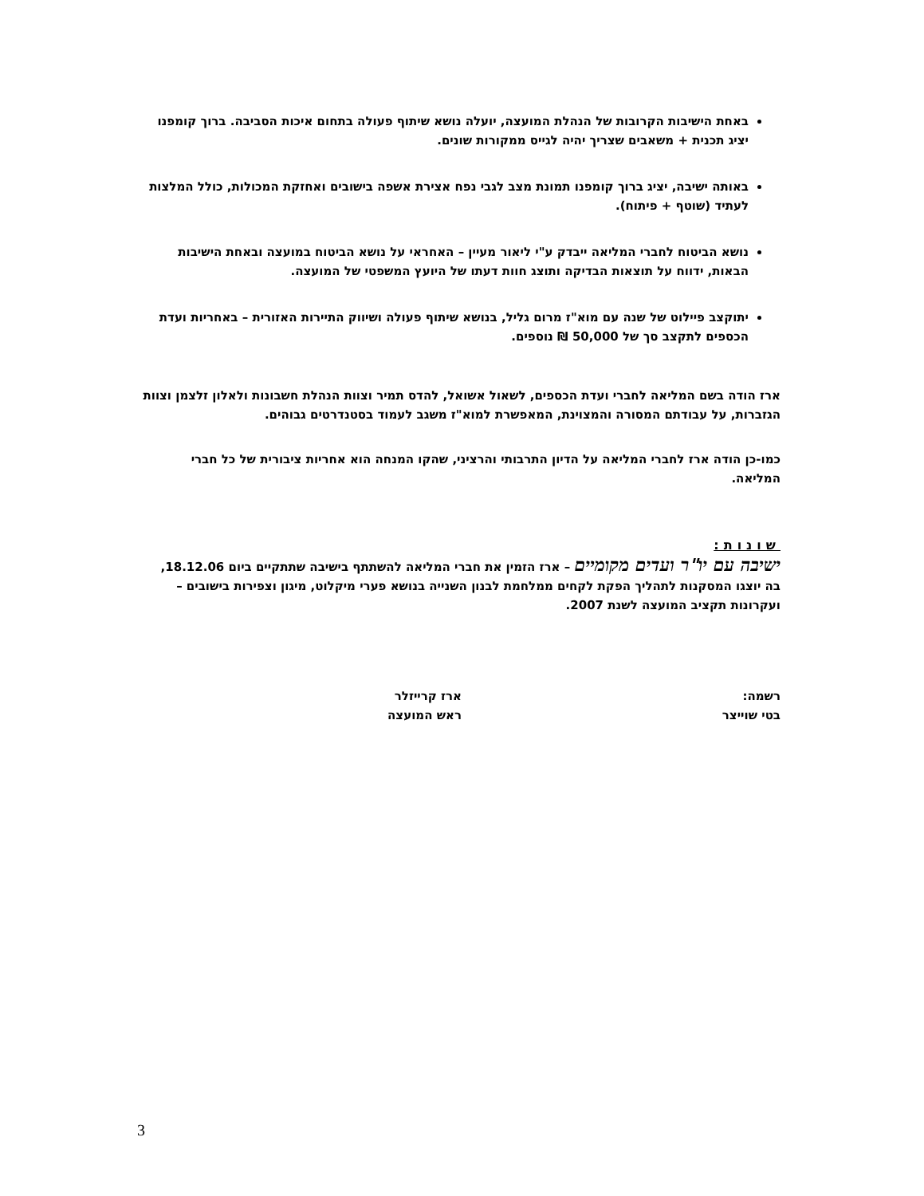באחת הישיבות הקרובות של הנהלת המועצה, יועלה נושא שיתוף פעולה בתחום איכות הסביבה. ברוך קומפנו יציג תכנית + משאבים שצריך יהיה לגייס ממקורות שונים.
באותה ישיבה, יציג ברוך קומפנו תמונת מצב לגבי נפח אצירת אשפה בישובים ואחזקת המכולות, כולל המלצות לעתיד (שוטף + פיתוח).
נושא הביטוח לחברי המליאה ייבדק ע"י ליאור מעיין – האחראי על נושא הביטוח במועצה ובאחת הישיבות הבאות, ידווח על תוצאות הבדיקה ותוצג חוות דעתו של היועץ המשפטי של המועצה.
יתוקצב פיילוט של שנה עם מוא"ז מרום גליל, בנושא שיתוף פעולה ושיווק התיירות האזורית – באחריות ועדת הכספים לתקצב סך של 50,000 ₪ נוספים.
ארז הודה בשם המליאה לחברי ועדת הכספים, לשאול אשואל, להדס תמיר וצוות הנהלת חשבונות ולאלון זלצמן וצוות הגזברות, על עבודתם המסורה והמצוינת, המאפשרת למוא"ז משגב לעמוד בסטנדרטים גבוהים.
כמו-כן הודה ארז לחברי המליאה על הדיון התרבותי והרציני, שהקו המנחה הוא אחריות ציבורית של כל חברי המליאה.
שונות:
ישיבה עם יו"ר ועדים מקומיים – ארז הזמין את חברי המליאה להשתתף בישיבה שתתקיים ביום 18.12.06, בה יוצגו המסקנות לתהליך הפקת לקחים ממלחמת לבנון השנייה בנושא פערי מיקלוט, מיגון וצפירות בישובים – ועקרונות תקציב המועצה לשנת 2007.
רשמה:
בטי שוייצר
ארז קרייזלר
ראש המועצה
3